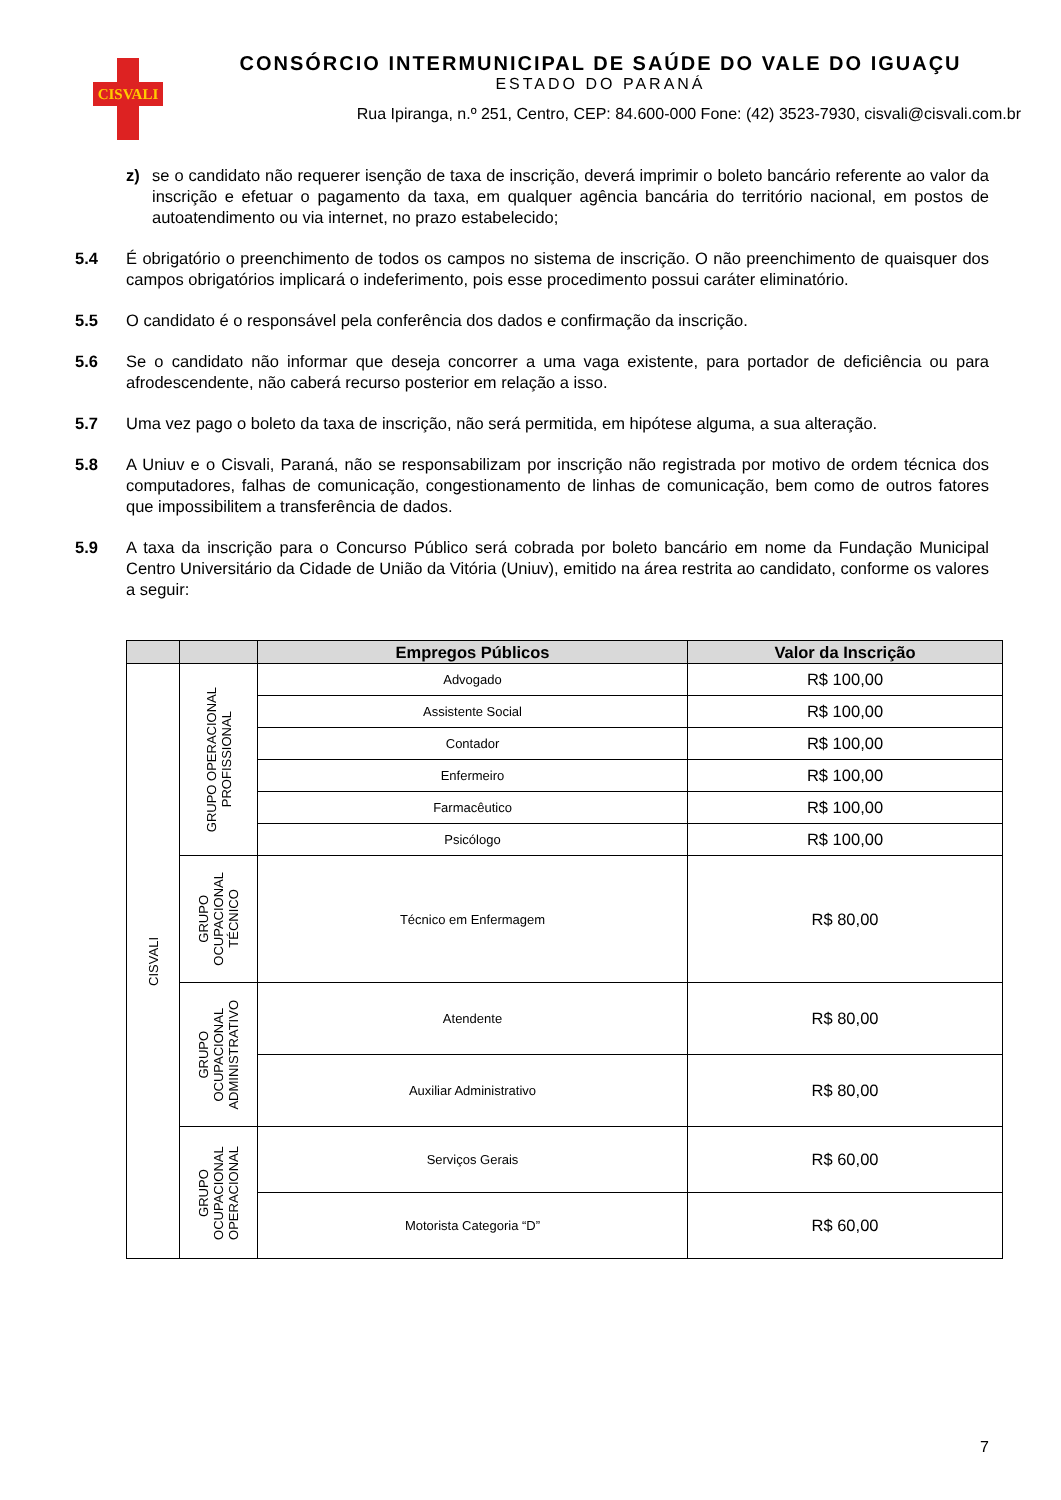CISVALI
CONSÓRCIO INTERMUNICIPAL DE SAÚDE DO VALE DO IGUAÇU
ESTADO DO PARANÁ
Rua Ipiranga, n.º 251, Centro, CEP: 84.600-000 Fone: (42) 3523-7930, cisvali@cisvali.com.br
z) se o candidato não requerer isenção de taxa de inscrição, deverá imprimir o boleto bancário referente ao valor da inscrição e efetuar o pagamento da taxa, em qualquer agência bancária do território nacional, em postos de autoatendimento ou via internet, no prazo estabelecido;
5.4 É obrigatório o preenchimento de todos os campos no sistema de inscrição. O não preenchimento de quaisquer dos campos obrigatórios implicará o indeferimento, pois esse procedimento possui caráter eliminatório.
5.5 O candidato é o responsável pela conferência dos dados e confirmação da inscrição.
5.6 Se o candidato não informar que deseja concorrer a uma vaga existente, para portador de deficiência ou para afrodescendente, não caberá recurso posterior em relação a isso.
5.7 Uma vez pago o boleto da taxa de inscrição, não será permitida, em hipótese alguma, a sua alteração.
5.8 A Uniuv e o Cisvali, Paraná, não se responsabilizam por inscrição não registrada por motivo de ordem técnica dos computadores, falhas de comunicação, congestionamento de linhas de comunicação, bem como de outros fatores que impossibilitem a transferência de dados.
5.9 A taxa da inscrição para o Concurso Público será cobrada por boleto bancário em nome da Fundação Municipal Centro Universitário da Cidade de União da Vitória (Uniuv), emitido na área restrita ao candidato, conforme os valores a seguir:
| | | Empregos Públicos | Valor da Inscrição |
| --- | --- | --- | --- |
| CISVALI | GRUPO OPERACIONAL PROFISSIONAL | Advogado | R$ 100,00 |
| | | Assistente Social | R$ 100,00 |
| | | Contador | R$ 100,00 |
| | | Enfermeiro | R$ 100,00 |
| | | Farmacêutico | R$ 100,00 |
| | | Psicólogo | R$ 100,00 |
| | GRUPO OCUPACIONAL TÉCNICO | Técnico em Enfermagem | R$ 80,00 |
| | GRUPO OCUPACIONAL ADMINISTRATIVO | Atendente | R$ 80,00 |
| | | Auxiliar Administrativo | R$ 80,00 |
| | GRUPO OCUPACIONAL OPERACIONAL | Serviços Gerais | R$ 60,00 |
| | | Motorista Categoria “D” | R$ 60,00 |
7